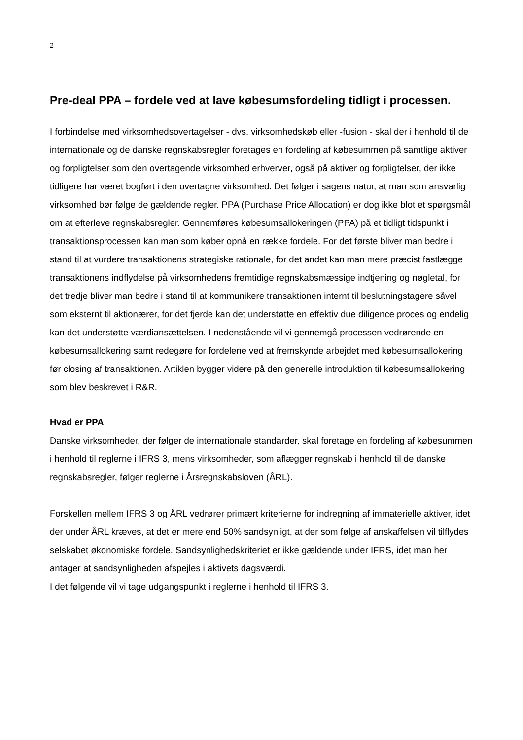2
Pre-deal PPA – fordele ved at lave købesumsfordeling tidligt i processen.
I forbindelse med virksomhedsovertagelser - dvs. virksomhedskøb eller -fusion - skal der i henhold til de internationale og de danske regnskabsregler foretages en fordeling af købesummen på samtlige aktiver og forpligtelser som den overtagende virksomhed erhverver, også på aktiver og forpligtelser, der ikke tidligere har været bogført i den overtagne virksomhed. Det følger i sagens natur, at man som ansvarlig virksomhed bør følge de gældende regler. PPA (Purchase Price Allocation) er dog ikke blot et spørgsmål om at efterleve regnskabsregler. Gennemføres købesumsallokeringen (PPA) på et tidligt tidspunkt i transaktionsprocessen kan man som køber opnå en række fordele. For det første bliver man bedre i stand til at vurdere transaktionens strategiske rationale, for det andet kan man mere præcist fastlægge transaktionens indflydelse på virksomhedens fremtidige regnskabsmæssige indtjening og nøgletal, for det tredje bliver man bedre i stand til at kommunikere transaktionen internt til beslutningstagere såvel som eksternt til aktionærer, for det fjerde kan det understøtte en effektiv due diligence proces og endelig kan det understøtte værdiansættelsen. I nedenstående vil vi gennemgå processen vedrørende en købesumsallokering samt redegøre for fordelene ved at fremskynde arbejdet med købesumsallokering før closing af transaktionen. Artiklen bygger videre på den generelle introduktion til købesumsallokering som blev beskrevet i R&R.
Hvad er PPA
Danske virksomheder, der følger de internationale standarder, skal foretage en fordeling af købesummen i henhold til reglerne i IFRS 3, mens virksomheder, som aflægger regnskab i henhold til de danske regnskabsregler, følger reglerne i Årsregnskabsloven (ÅRL).
Forskellen mellem IFRS 3 og ÅRL vedrører primært kriterierne for indregning af immaterielle aktiver, idet der under ÅRL kræves, at det er mere end 50% sandsynligt, at der som følge af anskaffelsen vil tilflydes selskabet økonomiske fordele. Sandsynlighedskriteriet er ikke gældende under IFRS, idet man her antager at sandsynligheden afspejles i aktivets dagsværdi.
I det følgende vil vi tage udgangspunkt i reglerne i henhold til IFRS 3.